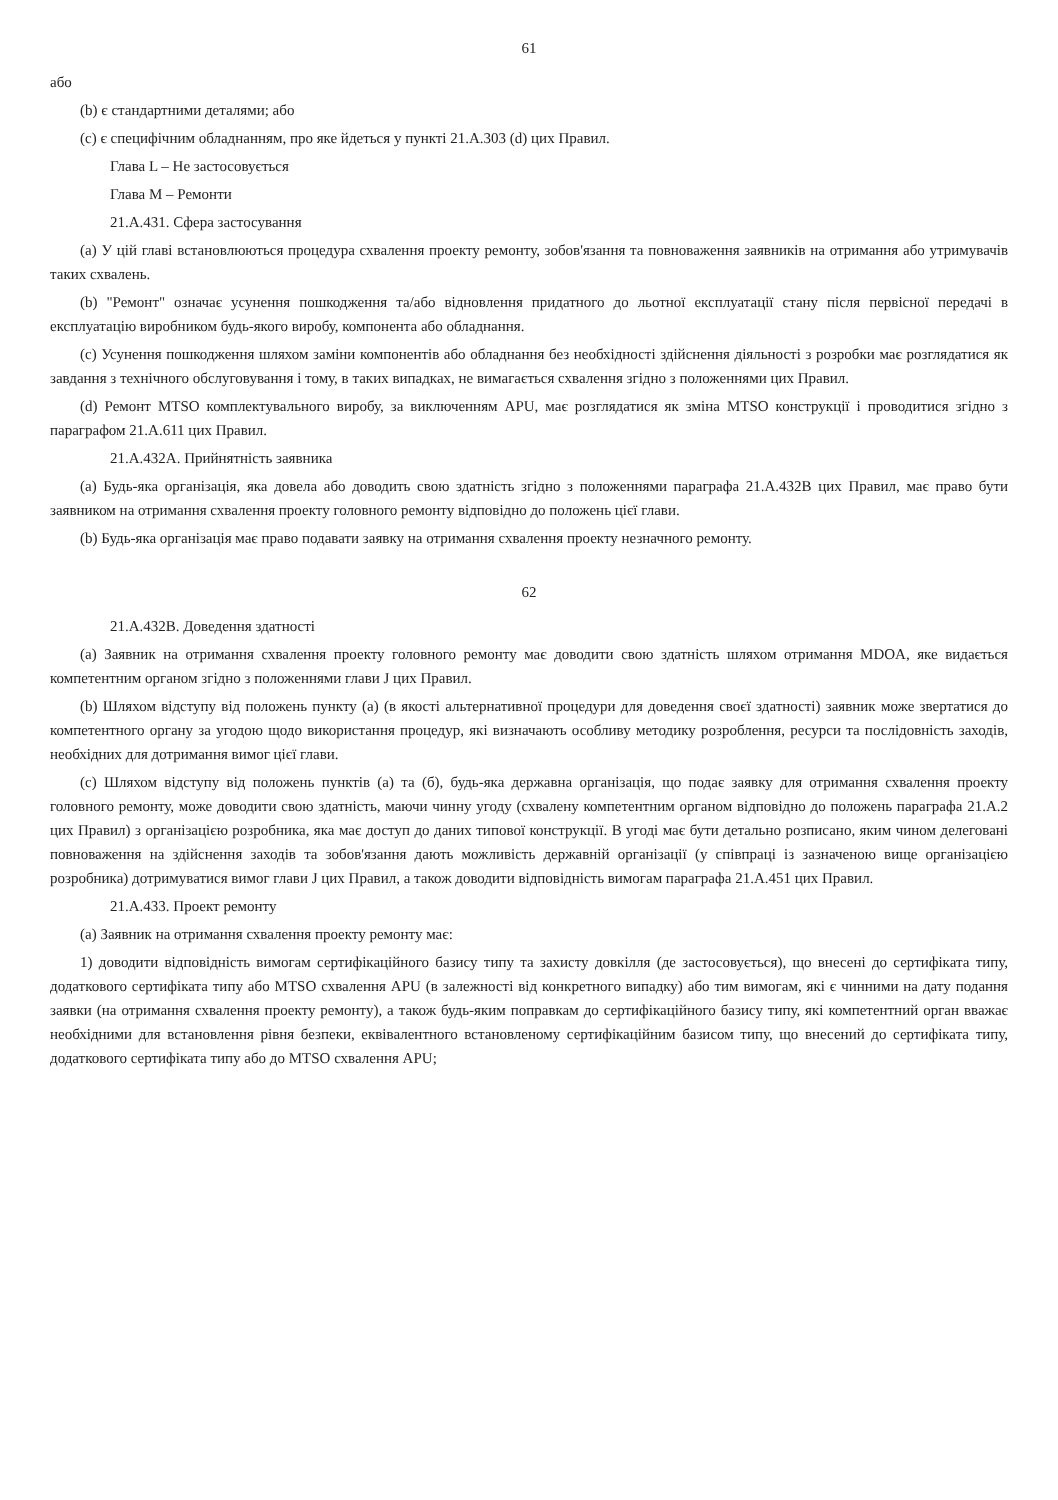61
або
(b) є стандартними деталями; або
(c) є специфічним обладнанням, про яке йдеться у пункті 21.A.303 (d) цих Правил.
Глава L – Не застосовується
Глава M – Ремонти
21.A.431. Сфера застосування
(a) У цій главі встановлюються процедура схвалення проекту ремонту, зобов'язання та повноваження заявників на отримання або утримувачів таких схвалень.
(b) "Ремонт" означає усунення пошкодження та/або відновлення придатного до льотної експлуатації стану після первісної передачі в експлуатацію виробником будь-якого виробу, компонента або обладнання.
(c) Усунення пошкодження шляхом заміни компонентів або обладнання без необхідності здійснення діяльності з розробки має розглядатися як завдання з технічного обслуговування і тому, в таких випадках, не вимагається схвалення згідно з положеннями цих Правил.
(d) Ремонт MTSO комплектувального виробу, за виключенням APU, має розглядатися як зміна MTSO конструкції і проводитися згідно з параграфом 21.A.611 цих Правил.
21.A.432A. Прийнятність заявника
(a) Будь-яка організація, яка довела або доводить свою здатність згідно з положеннями параграфа 21.A.432B цих Правил, має право бути заявником на отримання схвалення проекту головного ремонту відповідно до положень цієї глави.
(b) Будь-яка організація має право подавати заявку на отримання схвалення проекту незначного ремонту.
62
21.A.432B. Доведення здатності
(a) Заявник на отримання схвалення проекту головного ремонту має доводити свою здатність шляхом отримання MDOA, яке видається компетентним органом згідно з положеннями глави J цих Правил.
(b) Шляхом відступу від положень пункту (a) (в якості альтернативної процедури для доведення своєї здатності) заявник може звертатися до компетентного органу за угодою щодо використання процедур, які визначають особливу методику розроблення, ресурси та послідовність заходів, необхідних для дотримання вимог цієї глави.
(c) Шляхом відступу від положень пунктів (a) та (б), будь-яка державна організація, що подає заявку для отримання схвалення проекту головного ремонту, може доводити свою здатність, маючи чинну угоду (схвалену компетентним органом відповідно до положень параграфа 21.A.2 цих Правил) з організацією розробника, яка має доступ до даних типової конструкції. В угоді має бути детально розписано, яким чином делеговані повноваження на здійснення заходів та зобов'язання дають можливість державній організації (у співпраці із зазначеною вище організацією розробника) дотримуватися вимог глави J цих Правил, а також доводити відповідність вимогам параграфа 21.A.451 цих Правил.
21.A.433. Проект ремонту
(a) Заявник на отримання схвалення проекту ремонту має:
1) доводити відповідність вимогам сертифікаційного базису типу та захисту довкілля (де застосовується), що внесені до сертифіката типу, додаткового сертифіката типу або MTSO схвалення APU (в залежності від конкретного випадку) або тим вимогам, які є чинними на дату подання заявки (на отримання схвалення проекту ремонту), а також будь-яким поправкам до сертифікаційного базису типу, які компетентний орган вважає необхідними для встановлення рівня безпеки, еквівалентного встановленому сертифікаційним базисом типу, що внесений до сертифіката типу, додаткового сертифіката типу або до MTSO схвалення APU;